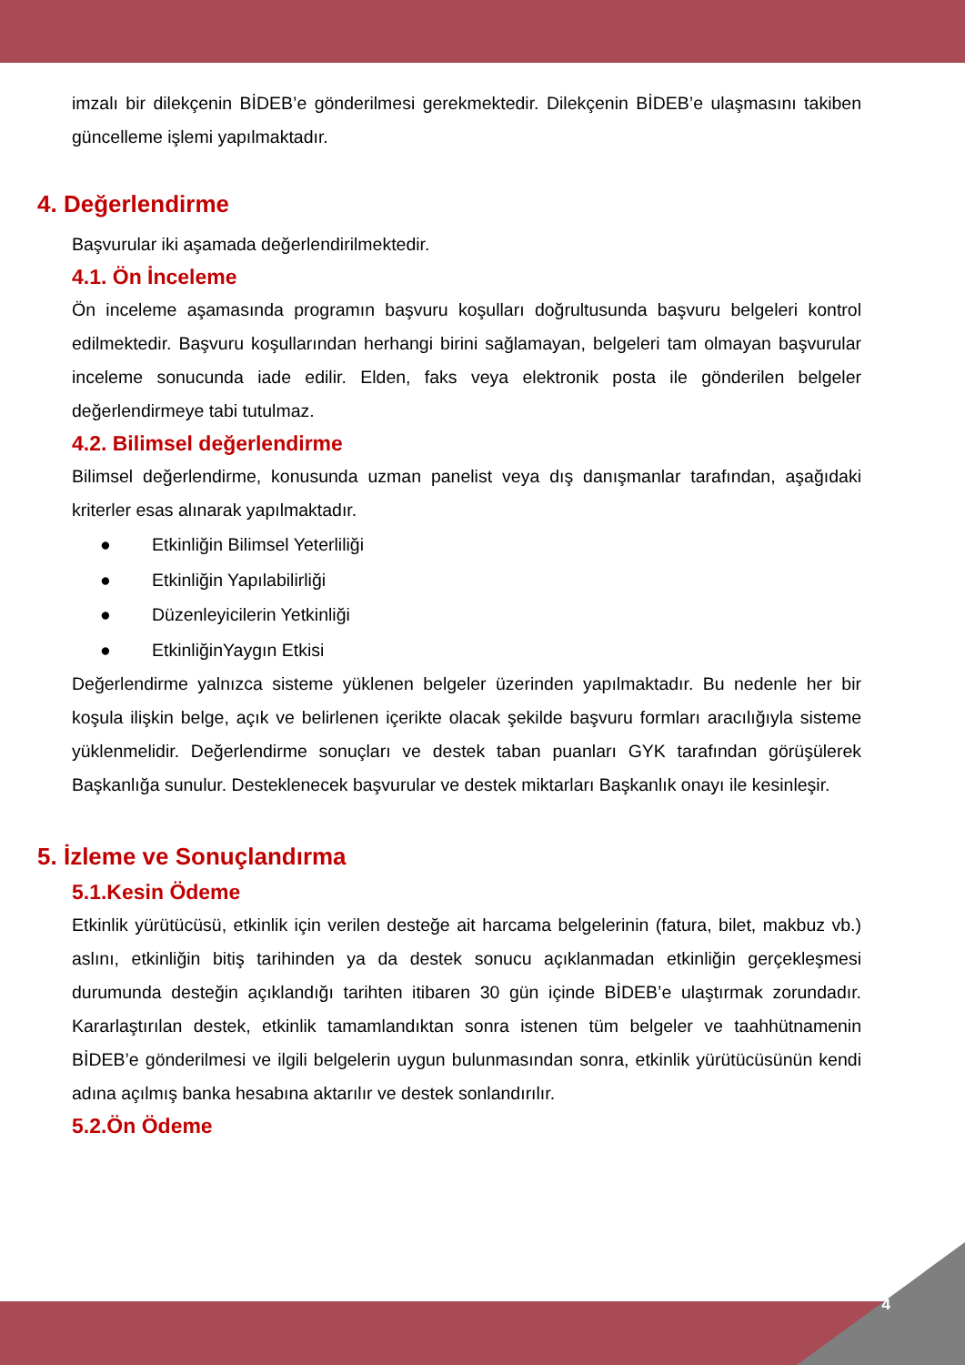imzalı bir dilekçenin BİDEB’e gönderilmesi gerekmektedir. Dilekçenin BİDEB’e ulaşmasını takiben güncelleme işlemi yapılmaktadır.
4. Değerlendirme
Başvurular iki aşamada değerlendirilmektedir.
4.1. Ön İnceleme
Ön inceleme aşamasında programın başvuru koşulları doğrultusunda başvuru belgeleri kontrol edilmektedir. Başvuru koşullarından herhangi birini sağlamayan, belgeleri tam olmayan başvurular inceleme sonucunda iade edilir. Elden, faks veya elektronik posta ile gönderilen belgeler değerlendirmeye tabi tutulmaz.
4.2. Bilimsel değerlendirme
Bilimsel değerlendirme, konusunda uzman panelist veya dış danışmanlar tarafından, aşağıdaki kriterler esas alınarak yapılmaktadır.
● Etkinliğin Bilimsel Yeterliliği
● Etkinliğin Yapılabilirliği
● Düzenleyicilerin Yetkinliği
● EtkinliğinYaygın Etkisi
Değerlendirme yalnızca sisteme yüklenen belgeler üzerinden yapılmaktadır. Bu nedenle her bir koşula ilişkin belge, açık ve belirlenen içerikte olacak şekilde başvuru formları aracılığıyla sisteme yüklenmelidir. Değerlendirme sonuçları ve destek taban puanları GYK tarafından görüşülerek Başkanlığa sunulur. Desteklenecek başvurular ve destek miktarları Başkanlık onayı ile kesinleşir.
5. İzleme ve Sonuçlandırma
5.1.Kesin Ödeme
Etkinlik yürütücüsü, etkinlik için verilen desteğe ait harcama belgelerinin (fatura, bilet, makbuz vb.) aslını, etkinliğin bitiş tarihinden ya da destek sonucu açıklanmadan etkinliğin gerçekleşmesi durumunda desteğin açıklandığı tarihten itibaren 30 gün içinde BİDEB’e ulaştırmak zorundadır. Kararlaştırılan destek, etkinlik tamamlandıktan sonra istenen tüm belgeler ve taahhütnamenin BİDEB’e gönderilmesi ve ilgili belgelerin uygun bulunmasından sonra, etkinlik yürütücüsünün kendi adına açılmış banka hesabına aktarılır ve destek sonlandırılır.
5.2.Ön Ödeme
4